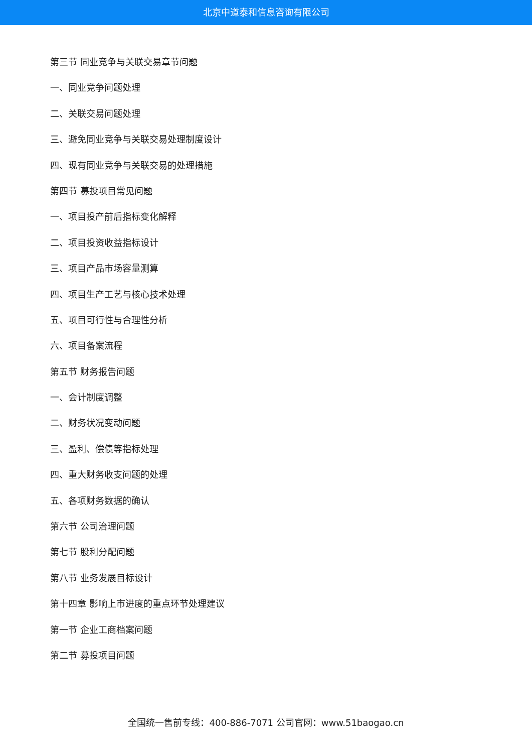北京中道泰和信息咨询有限公司
第三节 同业竞争与关联交易章节问题
一、同业竞争问题处理
二、关联交易问题处理
三、避免同业竞争与关联交易处理制度设计
四、现有同业竞争与关联交易的处理措施
第四节 募投项目常见问题
一、项目投产前后指标变化解释
二、项目投资收益指标设计
三、项目产品市场容量测算
四、项目生产工艺与核心技术处理
五、项目可行性与合理性分析
六、项目备案流程
第五节 财务报告问题
一、会计制度调整
二、财务状况变动问题
三、盈利、偿债等指标处理
四、重大财务收支问题的处理
五、各项财务数据的确认
第六节 公司治理问题
第七节 股利分配问题
第八节 业务发展目标设计
第十四章 影响上市进度的重点环节处理建议
第一节 企业工商档案问题
第二节 募投项目问题
全国统一售前专线：400-886-7071 公司官网：www.51baogao.cn